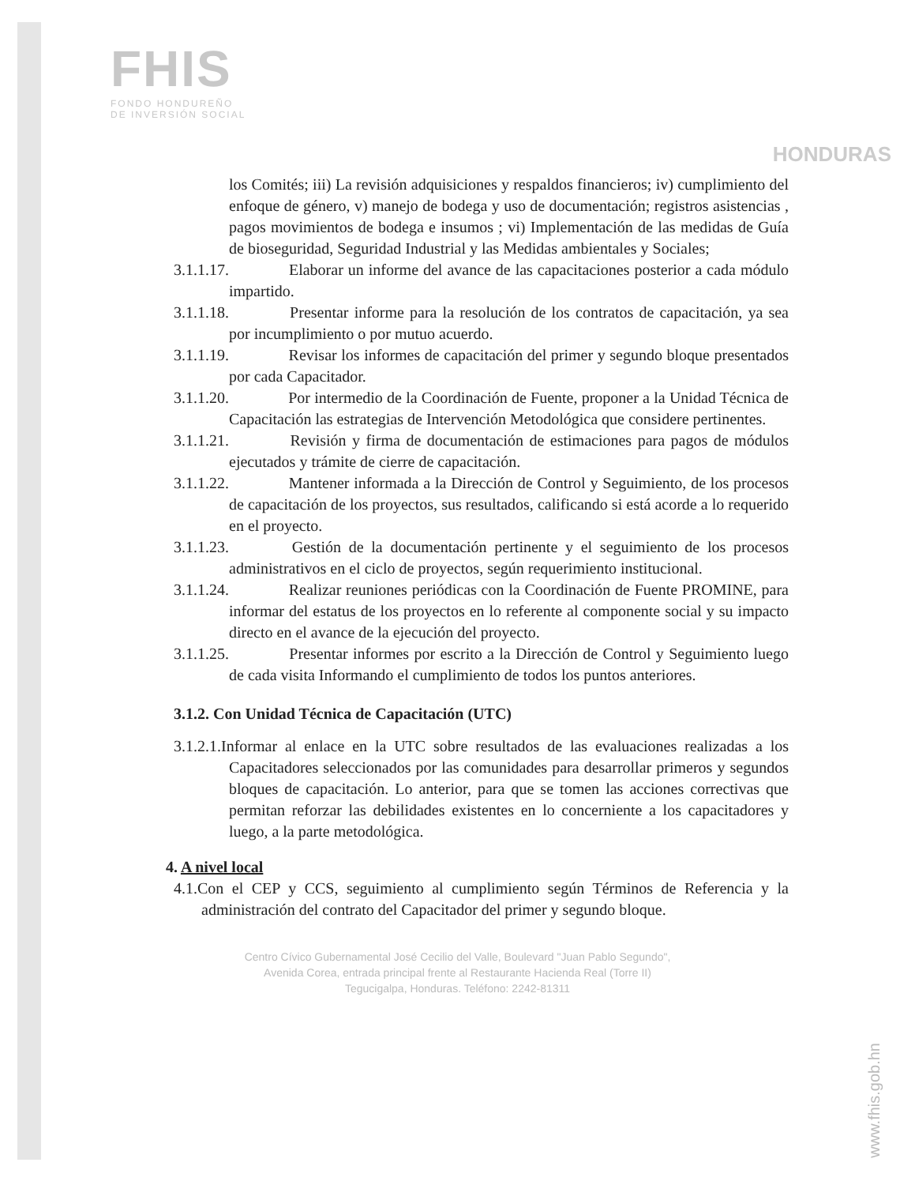FHIS
FONDO HONDUREÑO
DE INVERSIÓN SOCIAL
HONDURAS
los Comités; iii) La revisión adquisiciones y respaldos financieros; iv) cumplimiento del enfoque de género, v) manejo de bodega y uso de documentación; registros asistencias , pagos movimientos de bodega e insumos ; vi) Implementación de las medidas de Guía de bioseguridad, Seguridad Industrial y las Medidas ambientales y Sociales;
3.1.1.17. Elaborar un informe del avance de las capacitaciones posterior a cada módulo impartido.
3.1.1.18. Presentar informe para la resolución de los contratos de capacitación, ya sea por incumplimiento o por mutuo acuerdo.
3.1.1.19. Revisar los informes de capacitación del primer y segundo bloque presentados por cada Capacitador.
3.1.1.20. Por intermedio de la Coordinación de Fuente, proponer a la Unidad Técnica de Capacitación las estrategias de Intervención Metodológica que considere pertinentes.
3.1.1.21. Revisión y firma de documentación de estimaciones para pagos de módulos ejecutados y trámite de cierre de capacitación.
3.1.1.22. Mantener informada a la Dirección de Control y Seguimiento, de los procesos de capacitación de los proyectos, sus resultados, calificando si está acorde a lo requerido en el proyecto.
3.1.1.23. Gestión de la documentación pertinente y el seguimiento de los procesos administrativos en el ciclo de proyectos, según requerimiento institucional.
3.1.1.24. Realizar reuniones periódicas con la Coordinación de Fuente PROMINE, para informar del estatus de los proyectos en lo referente al componente social y su impacto directo en el avance de la ejecución del proyecto.
3.1.1.25. Presentar informes por escrito a la Dirección de Control y Seguimiento luego de cada visita Informando el cumplimiento de todos los puntos anteriores.
3.1.2. Con Unidad Técnica de Capacitación (UTC)
3.1.2.1. Informar al enlace en la UTC sobre resultados de las evaluaciones realizadas a los Capacitadores seleccionados por las comunidades para desarrollar primeros y segundos bloques de capacitación. Lo anterior, para que se tomen las acciones correctivas que permitan reforzar las debilidades existentes en lo concerniente a los capacitadores y luego, a la parte metodológica.
4. A nivel local
4.1.Con el CEP y CCS, seguimiento al cumplimiento según Términos de Referencia y la administración del contrato del Capacitador del primer y segundo bloque.
Centro Cívico Gubernamental José Cecilio del Valle, Boulevard "Juan Pablo Segundo",
Avenida Corea, entrada principal frente al Restaurante Hacienda Real (Torre II)
Tegucigalpa, Honduras. Teléfono: 2242-81311
www.fhis.gob.hn